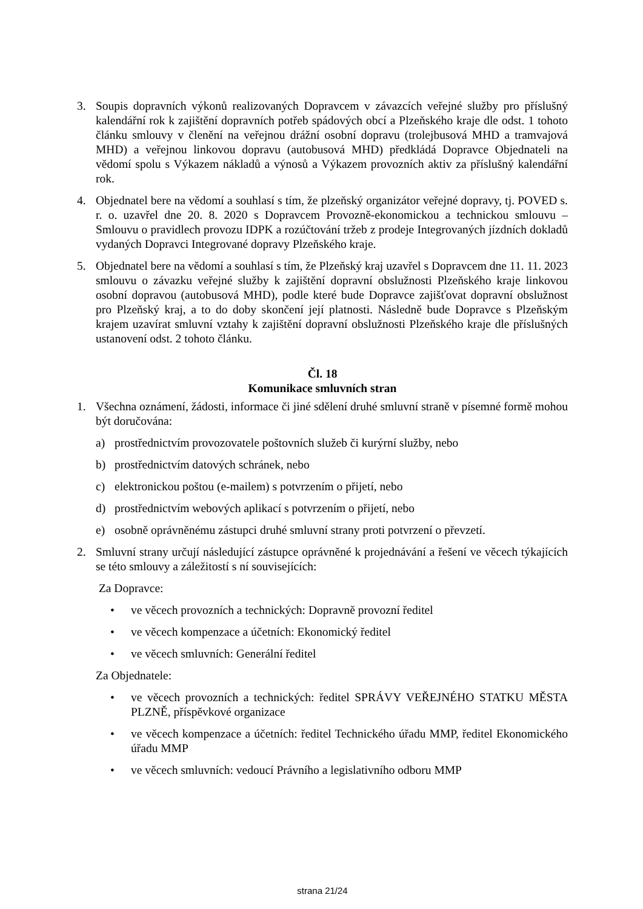3. Soupis dopravních výkonů realizovaných Dopravcem v závazcích veřejné služby pro příslušný kalendářní rok k zajištění dopravních potřeb spádových obcí a Plzeňského kraje dle odst. 1 tohoto článku smlouvy v členění na veřejnou drážní osobní dopravu (trolejbusová MHD a tramvajová MHD) a veřejnou linkovou dopravu (autobusová MHD) předkládá Dopravce Objednateli na vědomí spolu s Výkazem nákladů a výnosů a Výkazem provozních aktiv za příslušný kalendářní rok.
4. Objednatel bere na vědomí a souhlasí s tím, že plzeňský organizátor veřejné dopravy, tj. POVED s. r. o. uzavřel dne 20. 8. 2020 s Dopravcem Provozně-ekonomickou a technickou smlouvu – Smlouvu o pravidlech provozu IDPK a rozúčtování tržeb z prodeje Integrovaných jízdních dokladů vydaných Dopravci Integrované dopravy Plzeňského kraje.
5. Objednatel bere na vědomí a souhlasí s tím, že Plzeňský kraj uzavřel s Dopravcem dne 11. 11. 2023 smlouvu o závazku veřejné služby k zajištění dopravní obslužnosti Plzeňského kraje linkovou osobní dopravou (autobusová MHD), podle které bude Dopravce zajišťovat dopravní obslužnost pro Plzeňský kraj, a to do doby skončení její platnosti. Následně bude Dopravce s Plzeňským krajem uzavírat smluvní vztahy k zajištění dopravní obslužnosti Plzeňského kraje dle příslušných ustanovení odst. 2 tohoto článku.
Čl. 18
Komunikace smluvních stran
1. Všechna oznámení, žádosti, informace či jiné sdělení druhé smluvní straně v písemné formě mohou být doručována:
a) prostřednictvím provozovatele poštovních služeb či kurýrní služby, nebo
b) prostřednictvím datových schránek, nebo
c) elektronickou poštou (e-mailem) s potvrzením o přijetí, nebo
d) prostřednictvím webových aplikací s potvrzením o přijetí, nebo
e) osobně oprávněnému zástupci druhé smluvní strany proti potvrzení o převzetí.
2. Smluvní strany určují následující zástupce oprávněné k projednávání a řešení ve věcech týkajících se této smlouvy a záležitostí s ní souvisejících:
Za Dopravce:
• ve věcech provozních a technických: Dopravně provozní ředitel
• ve věcech kompenzace a účetních: Ekonomický ředitel
• ve věcech smluvních: Generální ředitel
Za Objednatele:
• ve věcech provozních a technických: ředitel SPRÁVY VEŘEJNÉHO STATKU MĚSTA PLZNĚ, příspěvkové organizace
• ve věcech kompenzace a účetních: ředitel Technického úřadu MMP, ředitel Ekonomického úřadu MMP
• ve věcech smluvních: vedoucí Právního a legislativního odboru MMP
strana 21/24